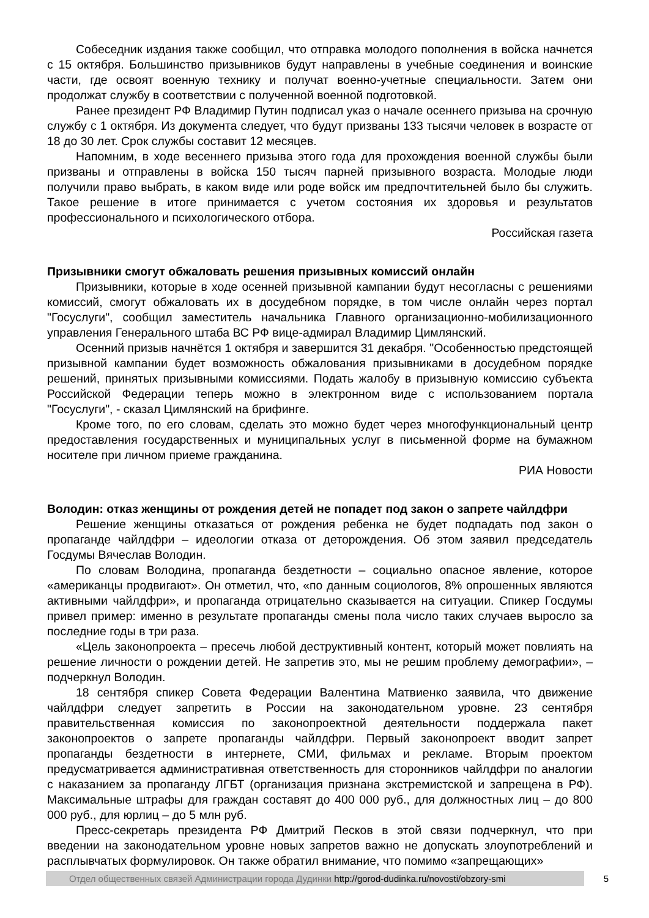Собеседник издания также сообщил, что отправка молодого пополнения в войска начнется с 15 октября. Большинство призывников будут направлены в учебные соединения и воинские части, где освоят военную технику и получат военно-учетные специальности. Затем они продолжат службу в соответствии с полученной военной подготовкой.
Ранее президент РФ Владимир Путин подписал указ о начале осеннего призыва на срочную службу с 1 октября. Из документа следует, что будут призваны 133 тысячи человек в возрасте от 18 до 30 лет. Срок службы составит 12 месяцев.
Напомним, в ходе весеннего призыва этого года для прохождения военной службы были призваны и отправлены в войска 150 тысяч парней призывного возраста. Молодые люди получили право выбрать, в каком виде или роде войск им предпочтительней было бы служить. Такое решение в итоге принимается с учетом состояния их здоровья и результатов профессионального и психологического отбора.
Российская газета
Призывники смогут обжаловать решения призывных комиссий онлайн
Призывники, которые в ходе осенней призывной кампании будут несогласны с решениями комиссий, смогут обжаловать их в досудебном порядке, в том числе онлайн через портал "Госуслуги", сообщил заместитель начальника Главного организационно-мобилизационного управления Генерального штаба ВС РФ вице-адмирал Владимир Цимлянский.
Осенний призыв начнётся 1 октября и завершится 31 декабря. "Особенностью предстоящей призывной кампании будет возможность обжалования призывниками в досудебном порядке решений, принятых призывными комиссиями. Подать жалобу в призывную комиссию субъекта Российской Федерации теперь можно в электронном виде с использованием портала "Госуслуги", - сказал Цимлянский на брифинге.
Кроме того, по его словам, сделать это можно будет через многофункциональный центр предоставления государственных и муниципальных услуг в письменной форме на бумажном носителе при личном приеме гражданина.
РИА Новости
Володин: отказ женщины от рождения детей не попадет под закон о запрете чайлдфри
Решение женщины отказаться от рождения ребенка не будет подпадать под закон о пропаганде чайлдфри – идеологии отказа от деторождения. Об этом заявил председатель Госдумы Вячеслав Володин.
По словам Володина, пропаганда бездетности – социально опасное явление, которое «американцы продвигают». Он отметил, что, «по данным социологов, 8% опрошенных являются активными чайлдфри», и пропаганда отрицательно сказывается на ситуации. Спикер Госдумы привел пример: именно в результате пропаганды смены пола число таких случаев выросло за последние годы в три раза.
«Цель законопроекта – пресечь любой деструктивный контент, который может повлиять на решение личности о рождении детей. Не запретив это, мы не решим проблему демографии», – подчеркнул Володин.
18 сентября спикер Совета Федерации Валентина Матвиенко заявила, что движение чайлдфри следует запретить в России на законодательном уровне. 23 сентября правительственная комиссия по законопроектной деятельности поддержала пакет законопроектов о запрете пропаганды чайлдфри. Первый законопроект вводит запрет пропаганды бездетности в интернете, СМИ, фильмах и рекламе. Вторым проектом предусматривается административная ответственность для сторонников чайлдфри по аналогии с наказанием за пропаганду ЛГБТ (организация признана экстремистской и запрещена в РФ). Максимальные штрафы для граждан составят до 400 000 руб., для должностных лиц – до 800 000 руб., для юрлиц – до 5 млн руб.
Пресс-секретарь президента РФ Дмитрий Песков в этой связи подчеркнул, что при введении на законодательном уровне новых запретов важно не допускать злоупотреблений и расплывчатых формулировок. Он также обратил внимание, что помимо «запрещающих»
Отдел общественных связей Администрации города Дудинки http://gorod-dudinka.ru/novosti/obzory-smi
5